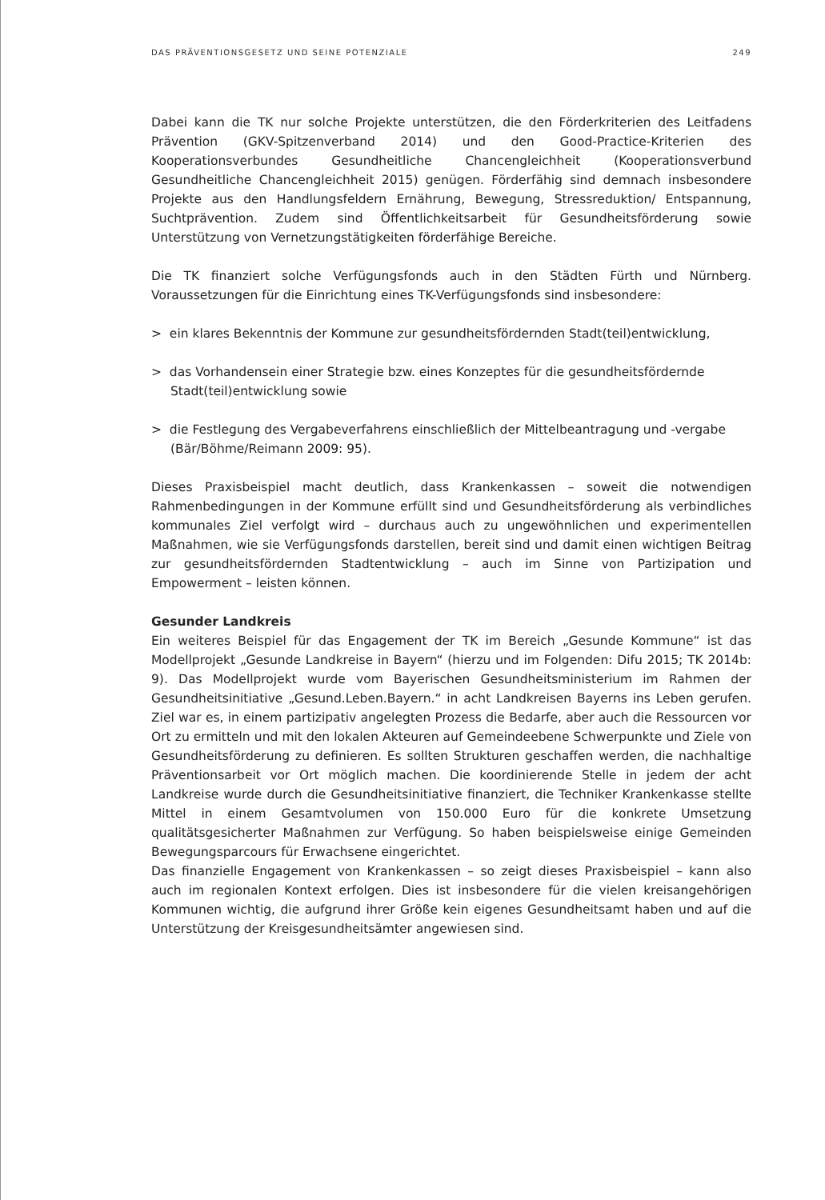DAS PRÄVENTIONSGESETZ UND SEINE POTENZIALE 249
Dabei kann die TK nur solche Projekte unterstützen, die den Förderkriterien des Leitfadens Prävention (GKV-Spitzenverband 2014) und den Good-Practice-Kriterien des Kooperationsverbundes Gesundheitliche Chancengleichheit (Kooperationsverbund Gesundheitliche Chancengleichheit 2015) genügen. Förderfähig sind demnach insbesondere Projekte aus den Handlungsfeldern Ernährung, Bewegung, Stressreduktion/ Entspannung, Suchtprävention. Zudem sind Öffentlichkeitsarbeit für Gesundheitsförderung sowie Unterstützung von Vernetzungstätigkeiten förderfähige Bereiche.
Die TK finanziert solche Verfügungsfonds auch in den Städten Fürth und Nürnberg. Voraussetzungen für die Einrichtung eines TK-Verfügungsfonds sind insbesondere:
> ein klares Bekenntnis der Kommune zur gesundheitsfördernden Stadt(teil)entwicklung,
> das Vorhandensein einer Strategie bzw. eines Konzeptes für die gesundheitsfördernde Stadt(teil)entwicklung sowie
> die Festlegung des Vergabeverfahrens einschließlich der Mittelbeantragung und -vergabe (Bär/Böhme/Reimann 2009: 95).
Dieses Praxisbeispiel macht deutlich, dass Krankenkassen – soweit die notwendigen Rahmenbedingungen in der Kommune erfüllt sind und Gesundheitsförderung als verbindliches kommunales Ziel verfolgt wird – durchaus auch zu ungewöhnlichen und experimentellen Maßnahmen, wie sie Verfügungsfonds darstellen, bereit sind und damit einen wichtigen Beitrag zur gesundheitsfördernden Stadtentwicklung – auch im Sinne von Partizipation und Empowerment – leisten können.
Gesunder Landkreis
Ein weiteres Beispiel für das Engagement der TK im Bereich „Gesunde Kommune“ ist das Modellprojekt „Gesunde Landkreise in Bayern“ (hierzu und im Folgenden: Difu 2015; TK 2014b: 9). Das Modellprojekt wurde vom Bayerischen Gesundheitsministerium im Rahmen der Gesundheitsinitiative „Gesund.Leben.Bayern.“ in acht Landkreisen Bayerns ins Leben gerufen. Ziel war es, in einem partizipativ angelegten Prozess die Bedarfe, aber auch die Ressourcen vor Ort zu ermitteln und mit den lokalen Akteuren auf Gemeindeebene Schwerpunkte und Ziele von Gesundheitsförderung zu definieren. Es sollten Strukturen geschaffen werden, die nachhaltige Präventionsarbeit vor Ort möglich machen. Die koordinierende Stelle in jedem der acht Landkreise wurde durch die Gesundheitsinitiative finanziert, die Techniker Krankenkasse stellte Mittel in einem Gesamtvolumen von 150.000 Euro für die konkrete Umsetzung qualitätsgesicherter Maßnahmen zur Verfügung. So haben beispielsweise einige Gemeinden Bewegungsparcours für Erwachsene eingerichtet.
Das finanzielle Engagement von Krankenkassen – so zeigt dieses Praxisbeispiel – kann also auch im regionalen Kontext erfolgen. Dies ist insbesondere für die vielen kreisangehörigen Kommunen wichtig, die aufgrund ihrer Größe kein eigenes Gesundheitsamt haben und auf die Unterstützung der Kreisgesundheitsämter angewiesen sind.